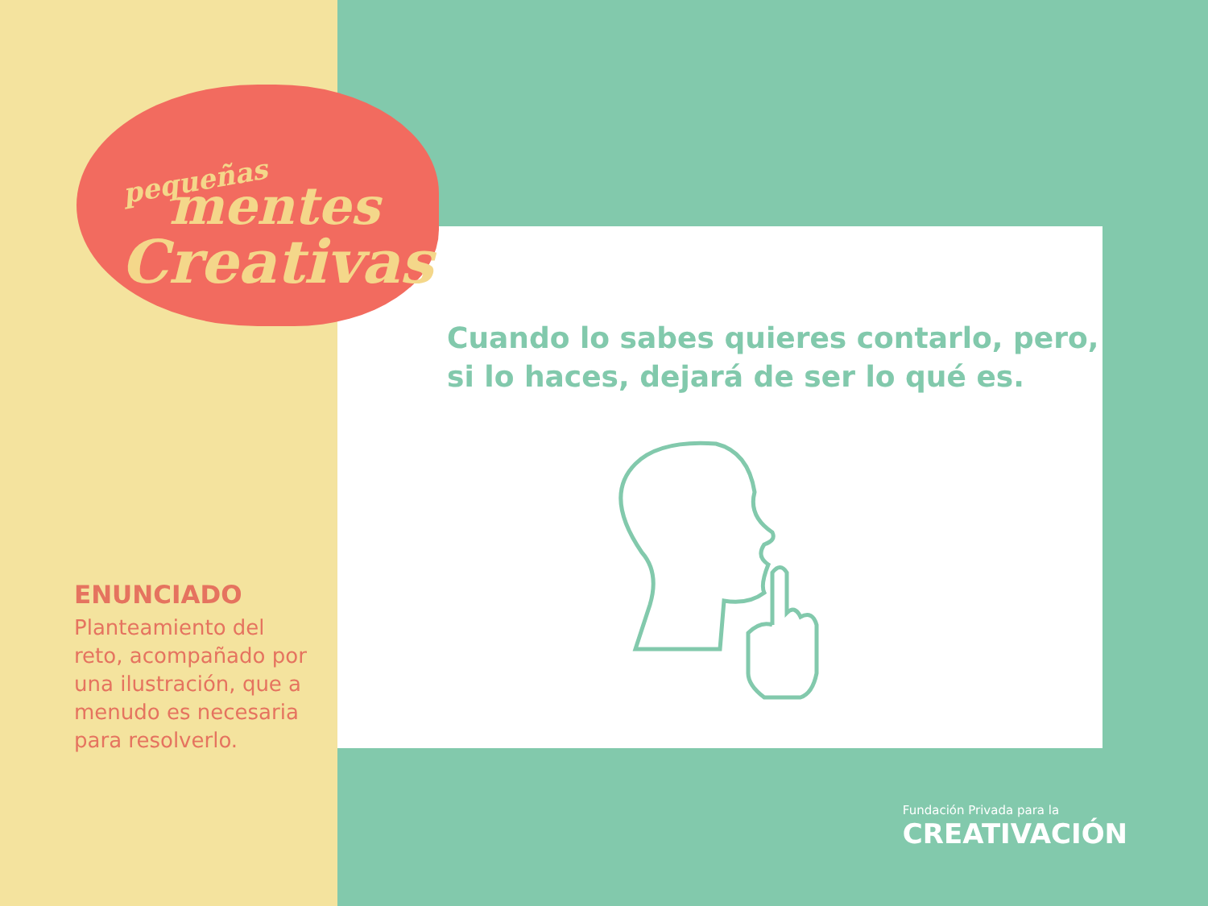pequeñas
mentes
Creativas
ENUNCIADO
Planteamiento del reto, acompañado por una ilustración, que a menudo es necesaria para resolverlo.
Cuando lo sabes quieres contarlo, pero,
si lo haces, dejará de ser lo qué es.
Fundación Privada para la
CREATIVACIÓN